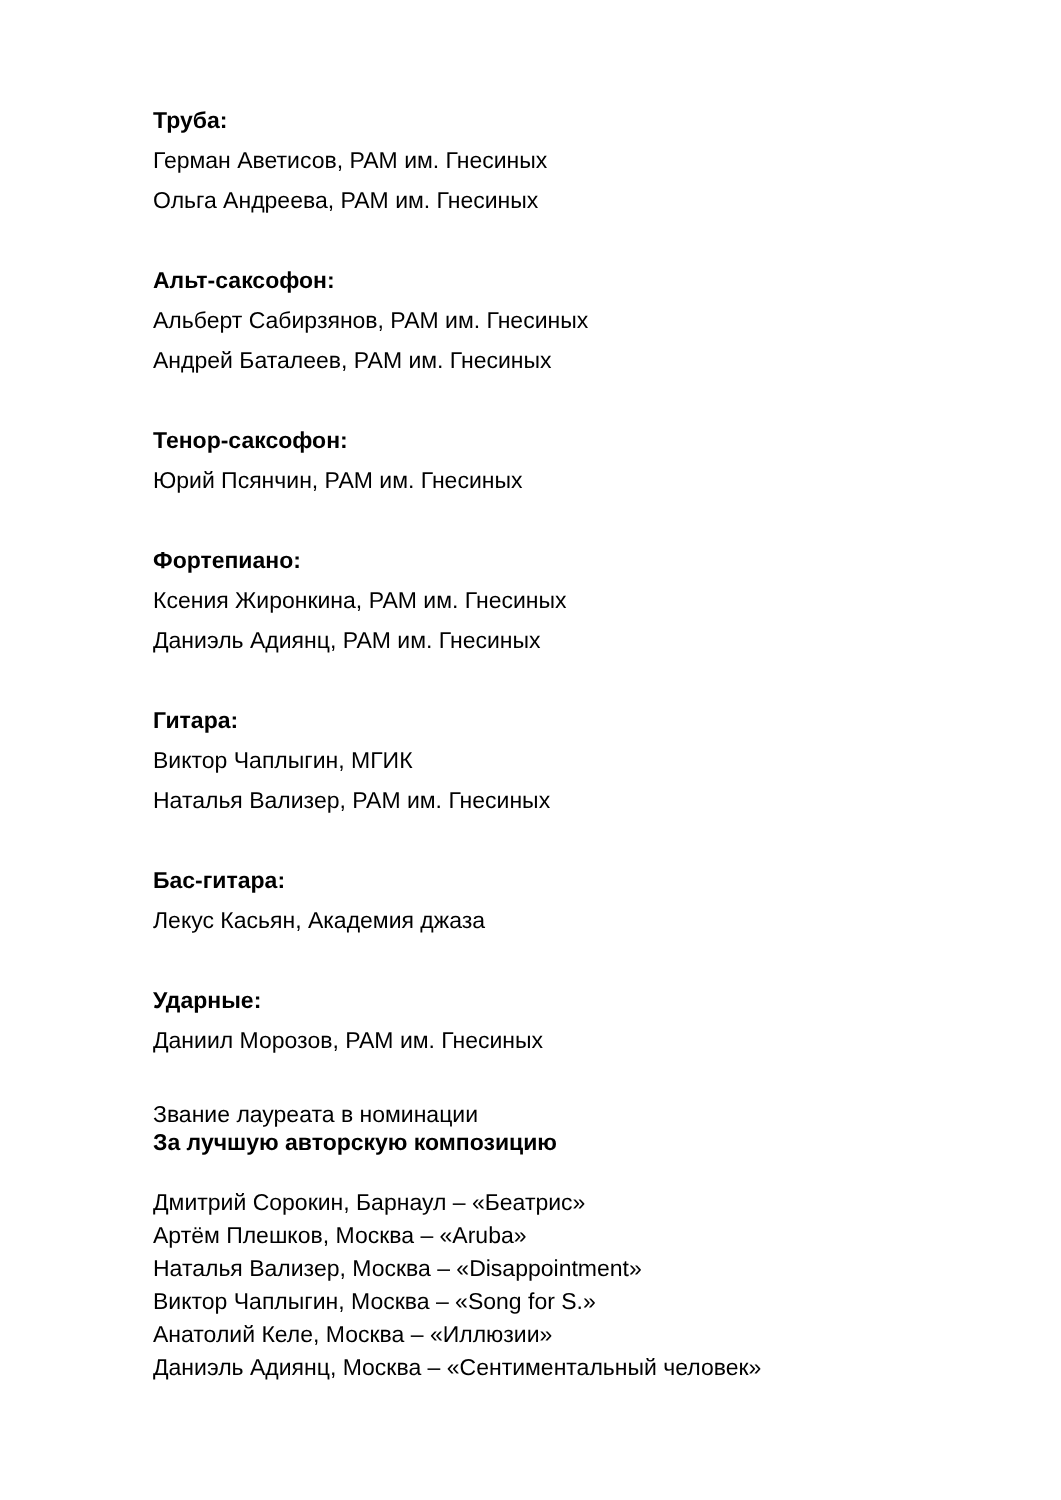Труба:
Герман Аветисов, РАМ им. Гнесиных
Ольга Андреева, РАМ им. Гнесиных
Альт-саксофон:
Альберт Сабирзянов, РАМ им. Гнесиных
Андрей Баталеев, РАМ им. Гнесиных
Тенор-саксофон:
Юрий Псянчин, РАМ им. Гнесиных
Фортепиано:
Ксения Жиронкина, РАМ им. Гнесиных
Даниэль Адиянц, РАМ им. Гнесиных
Гитара:
Виктор Чаплыгин, МГИК
Наталья Вализер, РАМ им. Гнесиных
Бас-гитара:
Лекус Касьян, Академия джаза
Ударные:
Даниил Морозов, РАМ им. Гнесиных
Звание лауреата в номинации
За лучшую авторскую композицию
Дмитрий Сорокин, Барнаул – «Беатрис»
Артём Плешков, Москва – «Aruba»
Наталья Вализер, Москва – «Disappointment»
Виктор Чаплыгин, Москва – «Song for S.»
Анатолий Келе, Москва – «Иллюзии»
Даниэль Адиянц, Москва – «Сентиментальный человек»